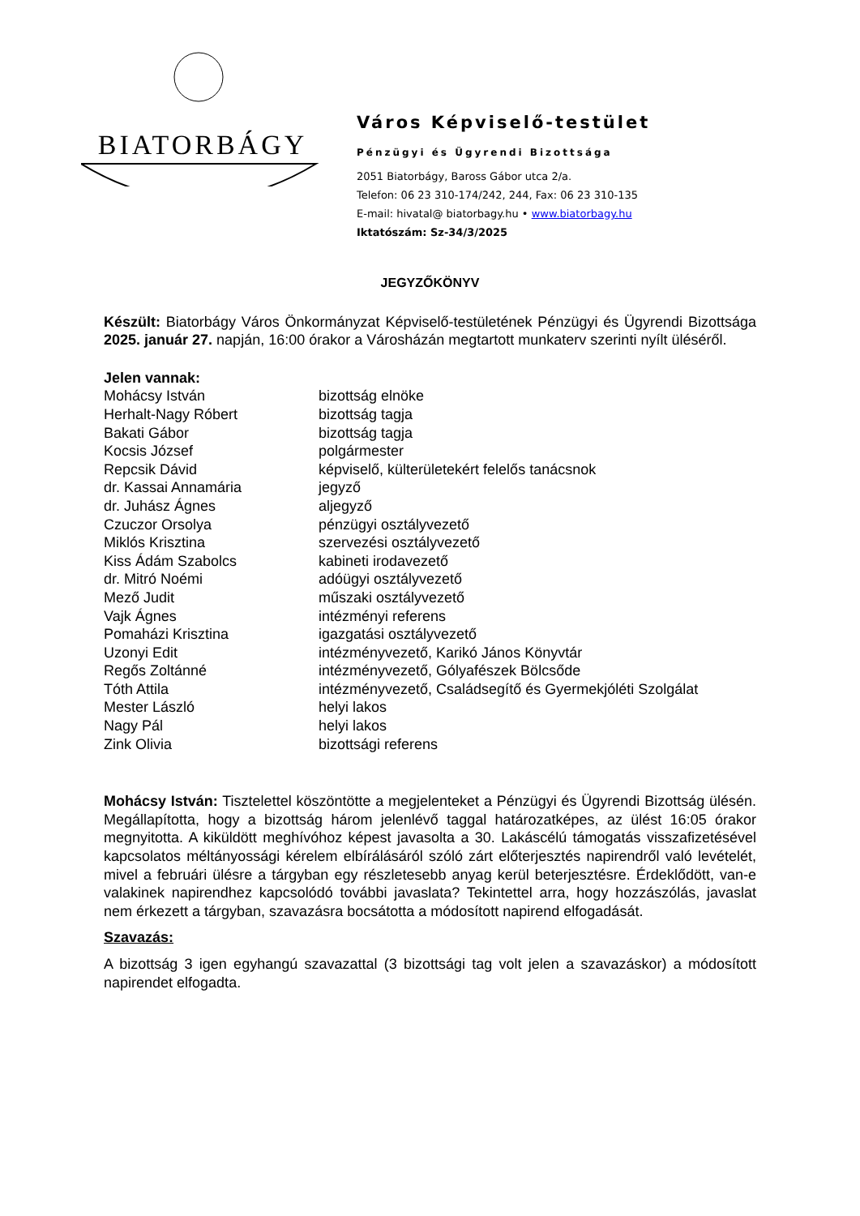BIATORBÁGY
Város Képviselő-testület
Pénzügyi és Ügyrendi Bizottsága
2051 Biatorbágy, Baross Gábor utca 2/a.
Telefon: 06 23 310-174/242, 244, Fax: 06 23 310-135
E-mail: hivatal@ biatorbagy.hu • www.biatorbagy.hu
Iktatószám: Sz-34/3/2025
JEGYZŐKÖNYV
Készült: Biatorbágy Város Önkormányzat Képviselő-testületének Pénzügyi és Ügyrendi Bizottsága 2025. január 27. napján, 16:00 órakor a Városházán megtartott munkaterv szerinti nyílt üléséről.
Jelen vannak:
Mohácsy István bizottság elnöke
Herhalt-Nagy Róbert bizottság tagja
Bakati Gábor bizottság tagja
Kocsis József polgármester
Repcsik Dávid képviselő, külterületekért felelős tanácsnok
dr. Kassai Annamária jegyző
dr. Juhász Ágnes aljegyző
Czuczor Orsolya pénzügyi osztályvezető
Miklós Krisztina szervezési osztályvezető
Kiss Ádám Szabolcs kabineti irodavezető
dr. Mitró Noémi adóügyi osztályvezető
Mező Judit műszaki osztályvezető
Vajk Ágnes intézményi referens
Pomaházi Krisztina igazgatási osztályvezető
Uzonyi Edit intézményvezető, Karikó János Könyvtár
Regős Zoltánné intézményvezető, Gólyafészek Bölcsőde
Tóth Attila intézményvezető, Családsegítő és Gyermekjóléti Szolgálat
Mester László helyi lakos
Nagy Pál helyi lakos
Zink Olivia bizottsági referens
Mohácsy István: Tisztelettel köszöntötte a megjelenteket a Pénzügyi és Ügyrendi Bizottság ülésén. Megállapította, hogy a bizottság három jelenlévő taggal határozatképes, az ülést 16:05 órakor megnyitotta. A kiküldött meghívóhoz képest javasolta a 30. Lakáscélú támogatás visszafizetésével kapcsolatos méltányossági kérelem elbírálásáról szóló zárt előterjesztés napirendről való levételét, mivel a februári ülésre a tárgyban egy részletesebb anyag kerül beterjesztésre. Érdeklődött, van-e valakinek napirendhez kapcsolódó további javaslata? Tekintettel arra, hogy hozzászólás, javaslat nem érkezett a tárgyban, szavazásra bocsátotta a módosított napirend elfogadását.
Szavazás:
A bizottság 3 igen egyhangú szavazattal (3 bizottsági tag volt jelen a szavazáskor) a módosított napirendet elfogadta.